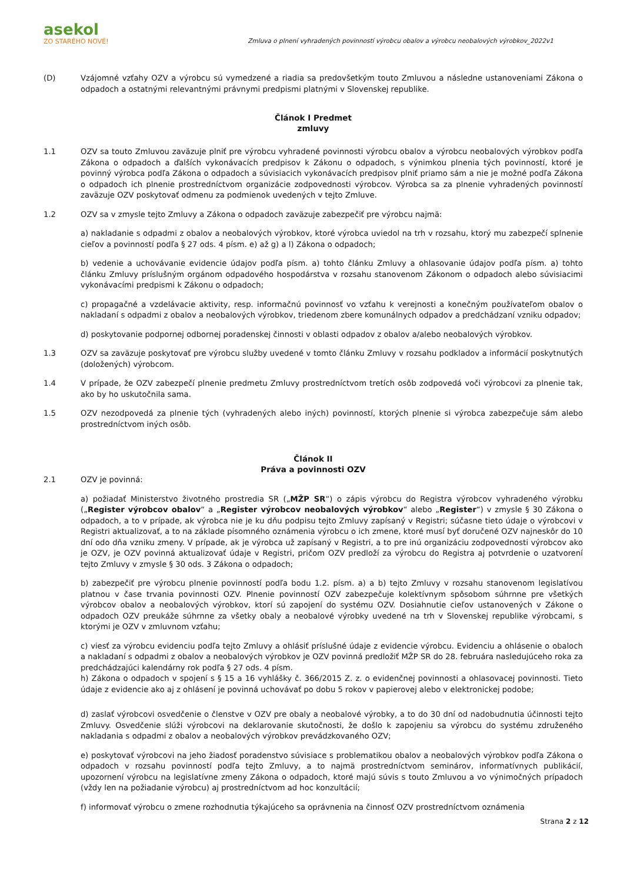asekol
ZO STARÉHO NOVÉ!
Zmluva o plnení vyhradených povinností výrobcu obalov a výrobcu neobalových výrobkov_2022v1
(D) Vzájomné vzťahy OZV a výrobcu sú vymedzené a riadia sa predovšetkým touto Zmluvou a následne ustanoveniami Zákona o odpadoch a ostatnými relevantnými právnymi predpismi platnými v Slovenskej republike.
Článok I Predmet
zmluvy
1.1 OZV sa touto Zmluvou zaväzuje plniť pre výrobcu vyhradené povinnosti výrobcu obalov a výrobcu neobalových výrobkov podľa Zákona o odpadoch a ďalších vykonávacích predpisov k Zákonu o odpadoch, s výnimkou plnenia tých povinností, ktoré je povinný výrobca podľa Zákona o odpadoch a súvisiacich vykonávacích predpisov plniť priamo sám a nie je možné podľa Zákona o odpadoch ich plnenie prostredníctvom organizácie zodpovednosti výrobcov. Výrobca sa za plnenie vyhradených povinností zaväzuje OZV poskytovať odmenu za podmienok uvedených v tejto Zmluve.
1.2 OZV sa v zmysle tejto Zmluvy a Zákona o odpadoch zaväzuje zabezpečiť pre výrobcu najmä:
a) nakladanie s odpadmi z obalov a neobalových výrobkov, ktoré výrobca uviedol na trh v rozsahu, ktorý mu zabezpečí splnenie cieľov a povinností podľa § 27 ods. 4 písm. e) až g) a l) Zákona o odpadoch;
b) vedenie a uchovávanie evidencie údajov podľa písm. a) tohto článku Zmluvy a ohlasovanie údajov podľa písm. a) tohto článku Zmluvy príslušným orgánom odpadového hospodárstva v rozsahu stanovenom Zákonom o odpadoch alebo súvisiacimi vykonávacími predpismi k Zákonu o odpadoch;
c) propagačné a vzdelávacie aktivity, resp. informačnú povinnosť vo vzťahu k verejnosti a konečným používateľom obalov o nakladaní s odpadmi z obalov a neobalových výrobkov, triedenom zbere komunálnych odpadov a predchádzaní vzniku odpadov;
d) poskytovanie podpornej odbornej poradenskej činnosti v oblasti odpadov z obalov a/alebo neobalových výrobkov.
1.3 OZV sa zaväzuje poskytovať pre výrobcu služby uvedené v tomto článku Zmluvy v rozsahu podkladov a informácií poskytnutých (doložených) výrobcom.
1.4 V prípade, že OZV zabezpečí plnenie predmetu Zmluvy prostredníctvom tretích osôb zodpovedá voči výrobcovi za plnenie tak, ako by ho uskutočnila sama.
1.5 OZV nezodpovedá za plnenie tých (vyhradených alebo iných) povinností, ktorých plnenie si výrobca zabezpečuje sám alebo prostredníctvom iných osôb.
Článok II
Práva a povinnosti OZV
2.1 OZV je povinná:
a) požiadať Ministerstvo životného prostredia SR („MŽP SR“) o zápis výrobcu do Registra výrobcov vyhradeného výrobku („Register výrobcov obalov“ a „Register výrobcov neobalových výrobkov“ alebo „Register“) v zmysle § 30 Zákona o odpadoch, a to v prípade, ak výrobca nie je ku dňu podpisu tejto Zmluvy zapísaný v Registri; súčasne tieto údaje o výrobcovi v Registri aktualizovať, a to na základe písomného oznámenia výrobcu o ich zmene, ktoré musí byť doručené OZV najneskôr do 10 dní odo dňa vzniku zmeny. V prípade, ak je výrobca už zapísaný v Registri, a to pre inú organizáciu zodpovednosti výrobcov ako je OZV, je OZV povinná aktualizovať údaje v Registri, pričom OZV predloží za výrobcu do Registra aj potvrdenie o uzatvorení tejto Zmluvy v zmysle § 30 ods. 3 Zákona o odpadoch;
b) zabezpečiť pre výrobcu plnenie povinností podľa bodu 1.2. písm. a) a b) tejto Zmluvy v rozsahu stanovenom legislatívou platnou v čase trvania povinnosti OZV. Plnenie povinností OZV zabezpečuje kolektívnym spôsobom súhrnne pre všetkých výrobcov obalov a neobalových výrobkov, ktorí sú zapojení do systému OZV. Dosiahnutie cieľov ustanovených v Zákone o odpadoch OZV preukáže súhrnne za všetky obaly a neobalové výrobky uvedené na trh v Slovenskej republike výrobcami, s ktorými je OZV v zmluvnom vzťahu;
c) viesť za výrobcu evidenciu podľa tejto Zmluvy a ohlásiť príslušné údaje z evidencie výrobcu. Evidenciu a ohlásenie o obaloch a nakladaní s odpadmi z obalov a neobalových výrobkov je OZV povinná predložiť MŽP SR do 28. februára nasledujúceho roka za predchádzajúci kalendárny rok podľa § 27 ods. 4 písm.
h) Zákona o odpadoch v spojení s § 15 a 16 vyhlášky č. 366/2015 Z. z. o evidenčnej povinnosti a ohlasovacej povinnosti. Tieto údaje z evidencie ako aj z ohlásení je povinná uchovávať po dobu 5 rokov v papierovej alebo v elektronickej podobe;
d) zaslať výrobcovi osvedčenie o členstve v OZV pre obaly a neobalové výrobky, a to do 30 dní od nadobudnutia účinnosti tejto Zmluvy. Osvedčenie slúži výrobcovi na deklarovanie skutočnosti, že došlo k zapojeniu sa výrobcu do systému združeného nakladania s odpadmi z obalov a neobalových výrobkov prevádzkovaného OZV;
e) poskytovať výrobcovi na jeho žiadosť poradenstvo súvisiace s problematikou obalov a neobalových výrobkov podľa Zákona o odpadoch v rozsahu povinností podľa tejto Zmluvy, a to najmä prostredníctvom seminárov, informatívnych publikácií, upozornení výrobcu na legislatívne zmeny Zákona o odpadoch, ktoré majú súvis s touto Zmluvou a vo výnimočných prípadoch (vždy len na požiadanie výrobcu) aj prostredníctvom ad hoc konzultácií;
f) informovať výrobcu o zmene rozhodnutia týkajúceho sa oprávnenia na činnosť OZV prostredníctvom oznámenia
Strana 2 z 12